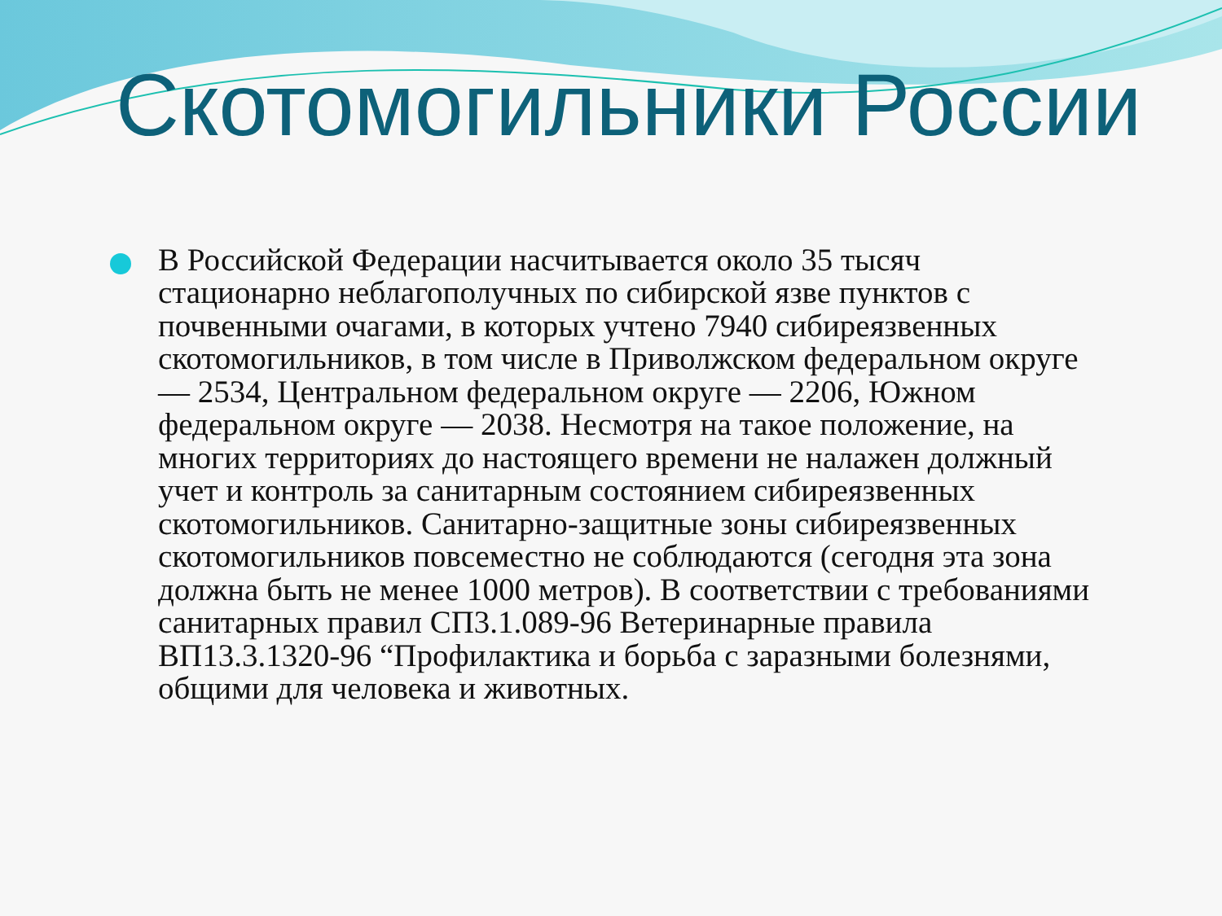Скотомогильники России
В Российской Федерации насчитывается около 35 тысяч стационарно неблагополучных по сибирской язве пунктов с почвенными очагами, в которых учтено 7940 сибиреязвенных скотомогильников, в том числе в Приволжском федеральном округе — 2534, Центральном федеральном округе — 2206, Южном федеральном округе — 2038. Несмотря на такое положение, на многих территориях до настоящего времени не налажен должный учет и контроль за санитарным состоянием сибиреязвенных скотомогильников. Санитарно-защитные зоны сибиреязвенных скотомогильников повсеместно не соблюдаются (сегодня эта зона должна быть не менее 1000 метров). В соответствии с требованиями санитарных правил СП3.1.089-96 Ветеринарные правила ВП13.3.1320-96 “Профилактика и борьба с заразными болезнями, общими для человека и животных.